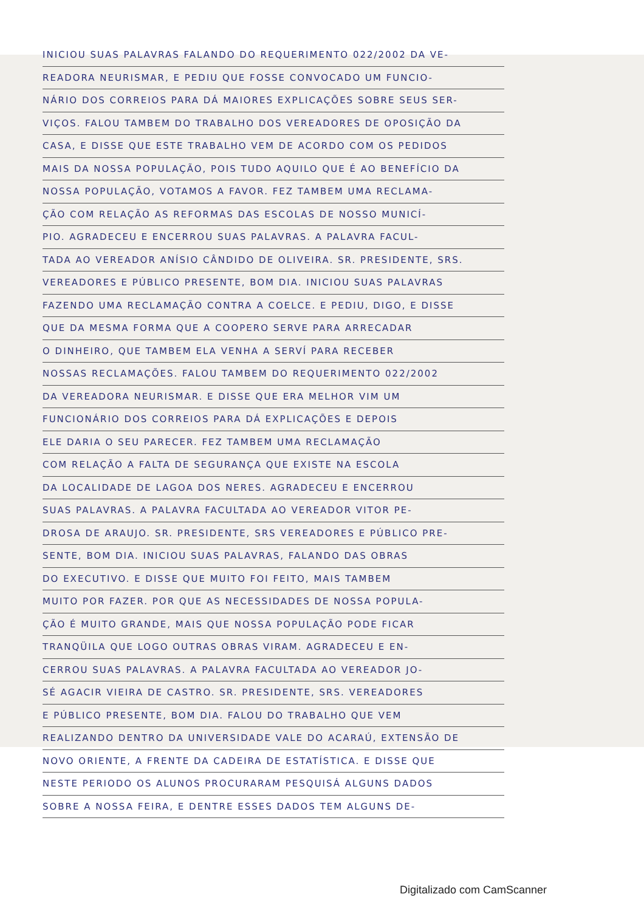INICIOU SUAS PALAVRAS FALANDO DO REQUERIMENTO 022/2002 DA VE-
READORA NEURISMAR, E PEDIU QUE FOSSE CONVOCADO UM FUNCIO-
NÁRIO DOS CORREIOS PARA DÁ MAIORES EXPLICAÇÕES SOBRE SEUS SER-
VIÇOS. FALOU TAMBEM DO TRABALHO DOS VEREADORES DE OPOSIÇÃO DA
CASA, E DISSE QUE ESTE TRABALHO VEM DE ACORDO COM OS PEDIDOS
MAIS DA NOSSA POPULAÇÃO, POIS TUDO AQUILO QUE É AO BENEFÍCIO DA
NOSSA POPULAÇÃO, VOTAMOS A FAVOR. FEZ TAMBEM UMA RECLAMA-
ÇÃO COM RELAÇÃO AS REFORMAS DAS ESCOLAS DE NOSSO MUNICÍ-
PIO. AGRADECEU E ENCERROU SUAS PALAVRAS. A PALAVRA FACUL-
TADA AO VEREADOR ANÍSIO CÂNDIDO DE OLIVEIRA. SR. PRESIDENTE, SRS.
VEREADORES E PÚBLICO PRESENTE, BOM DIA. INICIOU SUAS PALAVRAS
FAZENDO UMA RECLAMAÇÃO CONTRA A COELCE. E PEDIU, DIGO, E DISSE
QUE DA MESMA FORMA QUE A COOPERO SERVE PARA ARRECADAR
O DINHEIRO, QUE TAMBEM ELA VENHA A SERVÍ PARA RECEBER
NOSSAS RECLAMAÇÕES. FALOU TAMBEM DO REQUERIMENTO 022/2002
DA VEREADORA NEURISMAR. E DISSE QUE ERA MELHOR VIM UM
FUNCIONÁRIO DOS CORREIOS PARA DÁ EXPLICAÇÕES E DEPOIS
ELE DARIA O SEU PARECER. FEZ TAMBEM UMA RECLAMAÇÃO
COM RELAÇÃO A FALTA DE SEGURANÇA QUE EXISTE NA ESCOLA
DA LOCALIDADE DE LAGOA DOS NERES. AGRADECEU E ENCERROU
SUAS PALAVRAS. A PALAVRA FACULTADA AO VEREADOR VITOR PE-
DROSA DE ARAUJO. SR. PRESIDENTE, SRS VEREADORES E PÚBLICO PRE-
SENTE, BOM DIA. INICIOU SUAS PALAVRAS, FALANDO DAS OBRAS
DO EXECUTIVO. E DISSE QUE MUITO FOI FEITO, MAIS TAMBEM
MUITO POR FAZER. POR QUE AS NECESSIDADES DE NOSSA POPULA-
ÇÃO É MUITO GRANDE, MAIS QUE NOSSA POPULAÇÃO PODE FICAR
TRANQÜILA QUE LOGO OUTRAS OBRAS VIRAM. AGRADECEU E EN-
CERROU SUAS PALAVRAS. A PALAVRA FACULTADA AO VEREADOR JO-
SÉ AGACIR VIEIRA DE CASTRO. SR. PRESIDENTE, SRS. VEREADORES
E PÚBLICO PRESENTE, BOM DIA. FALOU DO TRABALHO QUE VEM
REALIZANDO DENTRO DA UNIVERSIDADE VALE DO ACARAÚ, EXTENSÃO DE
NOVO ORIENTE, A FRENTE DA CADEIRA DE ESTATÍSTICA. E DISSE QUE
NESTE PERIODO OS ALUNOS PROCURARAM PESQUISÁ ALGUNS DADOS
SOBRE A NOSSA FEIRA, E DENTRE ESSES DADOS TEM ALGUNS DE-
Digitalizado com CamScanner